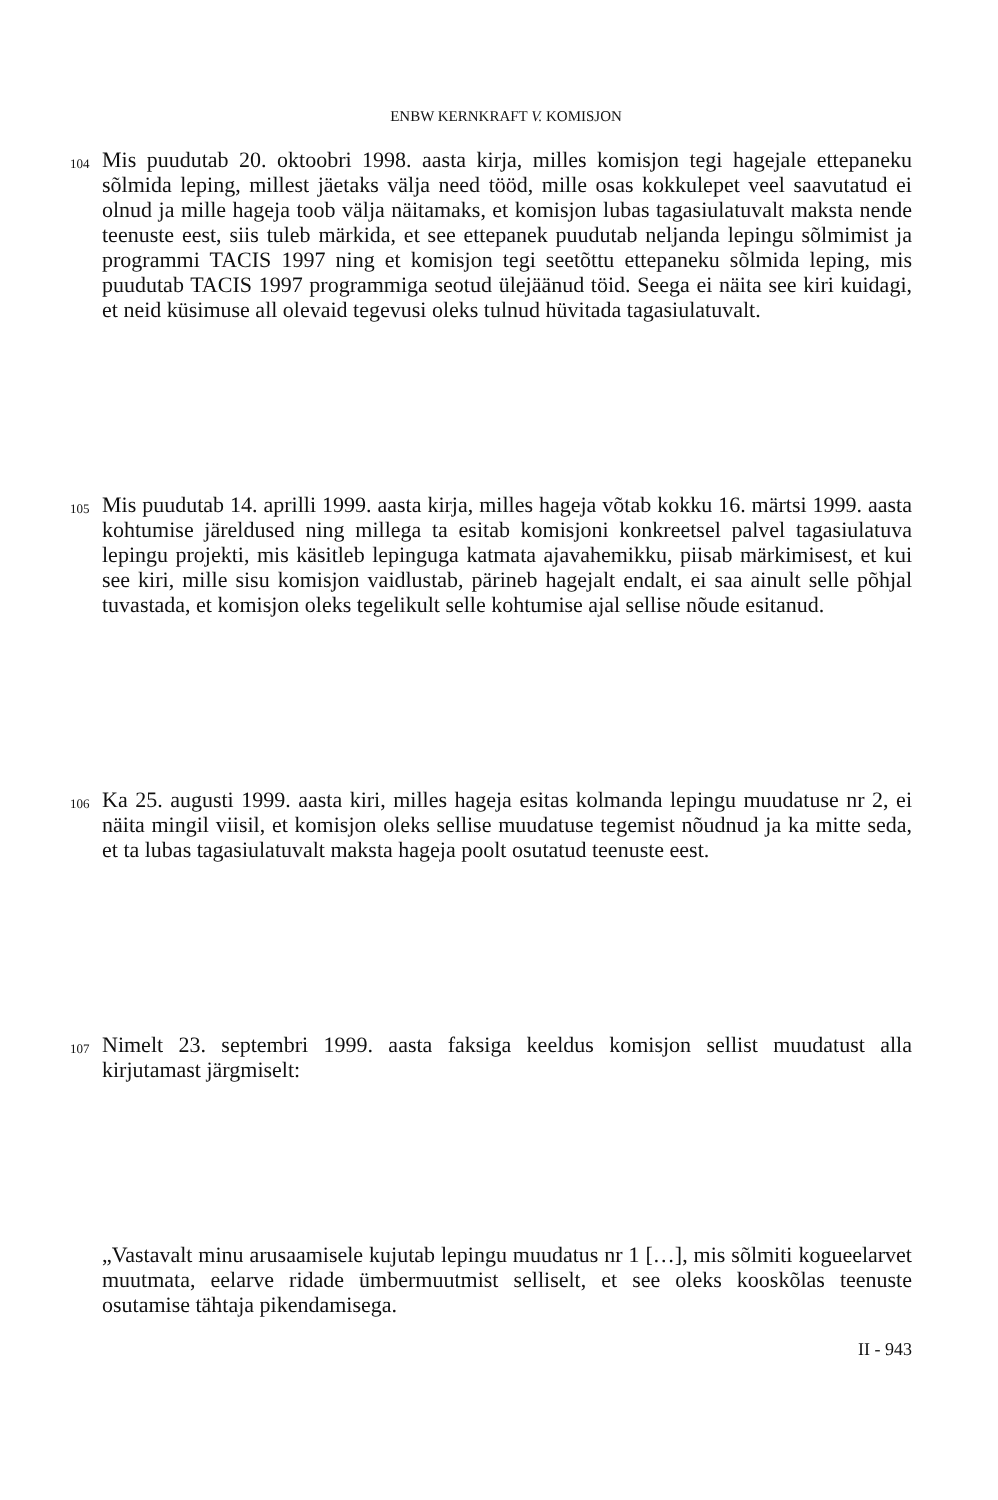ENBW KERNKRAFT V. KOMISJON
104
Mis puudutab 20. oktoobri 1998. aasta kirja, milles komisjon tegi hagejale ettepaneku sõlmida leping, millest jäetaks välja need tööd, mille osas kokkulepet veel saavutatud ei olnud ja mille hageja toob välja näitamaks, et komisjon lubas tagasiulatuvalt maksta nende teenuste eest, siis tuleb märkida, et see ettepanek puudutab neljanda lepingu sõlmimist ja programmi TACIS 1997 ning et komisjon tegi seetõttu ettepaneku sõlmida leping, mis puudutab TACIS 1997 programmiga seotud ülejäänud töid. Seega ei näita see kiri kuidagi, et neid küsimuse all olevaid tegevusi oleks tulnud hüvitada tagasiulatuvalt.
105
Mis puudutab 14. aprilli 1999. aasta kirja, milles hageja võtab kokku 16. märtsi 1999. aasta kohtumise järeldused ning millega ta esitab komisjoni konkreetsel palvel tagasiulatuva lepingu projekti, mis käsitleb lepinguga katmata ajavahemikku, piisab märkimisest, et kui see kiri, mille sisu komisjon vaidlustab, pärineb hagejalt endalt, ei saa ainult selle põhjal tuvastada, et komisjon oleks tegelikult selle kohtumise ajal sellise nõude esitanud.
106
Ka 25. augusti 1999. aasta kiri, milles hageja esitas kolmanda lepingu muudatuse nr 2, ei näita mingil viisil, et komisjon oleks sellise muudatuse tegemist nõudnud ja ka mitte seda, et ta lubas tagasiulatuvalt maksta hageja poolt osutatud teenuste eest.
107
Nimelt 23. septembri 1999. aasta faksiga keeldus komisjon sellist muudatust alla kirjutamast järgmiselt:
„Vastavalt minu arusaamisele kujutab lepingu muudatus nr 1 […], mis sõlmiti kogueelarvet muutmata, eelarve ridade ümbermuutmist selliselt, et see oleks kooskõlas teenuste osutamise tähtaja pikendamisega.
II - 943